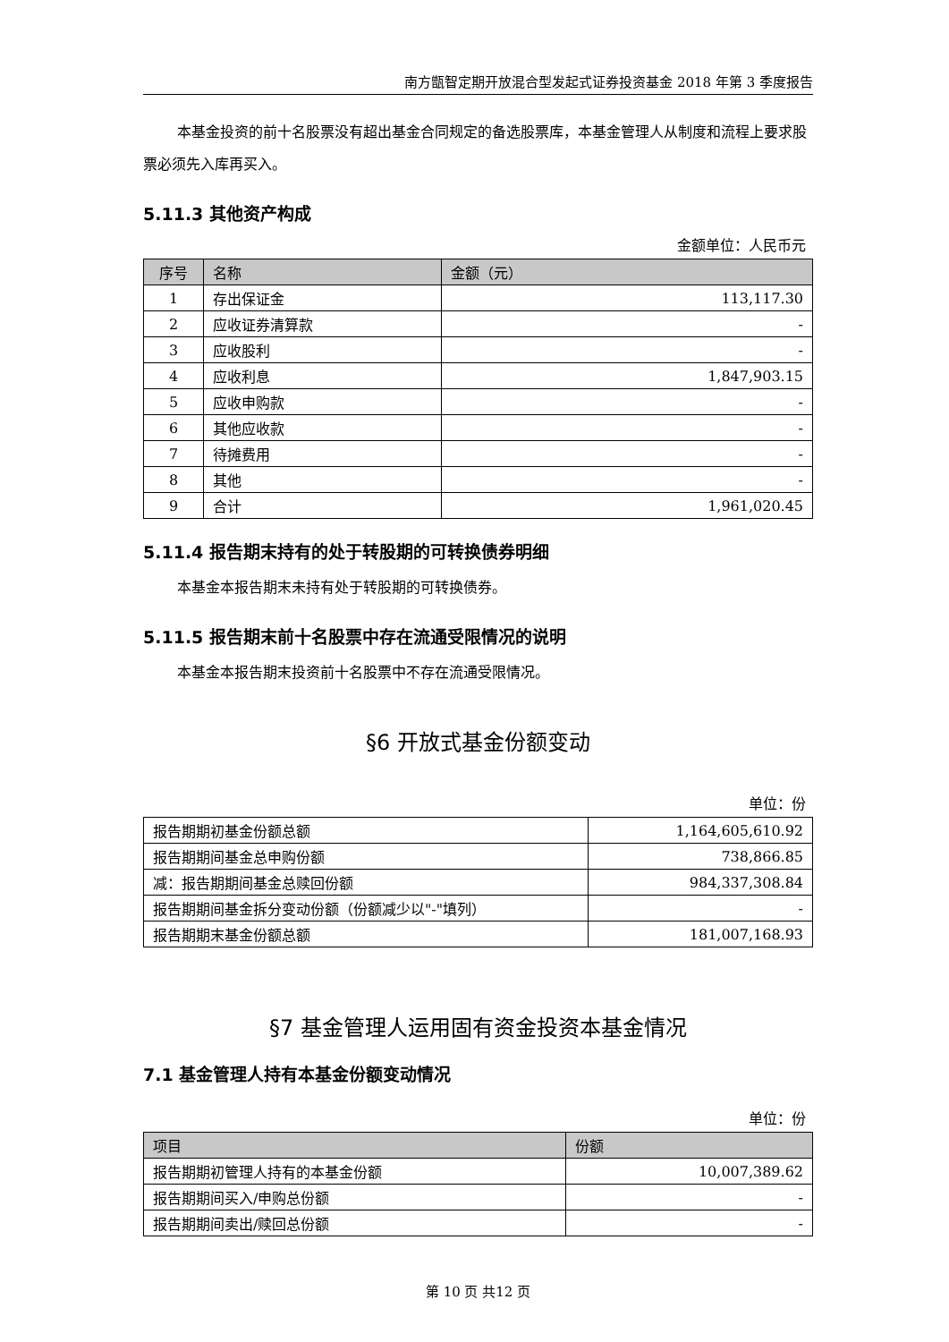南方甑智定期开放混合型发起式证券投资基金 2018 年第 3 季度报告
本基金投资的前十名股票没有超出基金合同规定的备选股票库，本基金管理人从制度和流程上要求股票必须先入库再买入。
5.11.3 其他资产构成
金额单位：人民币元
| 序号 | 名称 | 金额（元） |
| --- | --- | --- |
| 1 | 存出保证金 | 113,117.30 |
| 2 | 应收证券清算款 | - |
| 3 | 应收股利 | - |
| 4 | 应收利息 | 1,847,903.15 |
| 5 | 应收申购款 | - |
| 6 | 其他应收款 | - |
| 7 | 待摊费用 | - |
| 8 | 其他 | - |
| 9 | 合计 | 1,961,020.45 |
5.11.4 报告期末持有的处于转股期的可转换债券明细
本基金本报告期末未持有处于转股期的可转换债券。
5.11.5 报告期末前十名股票中存在流通受限情况的说明
本基金本报告期末投资前十名股票中不存在流通受限情况。
§6 开放式基金份额变动
单位：份
| 报告期期初基金份额总额 | 1,164,605,610.92 |
| 报告期期间基金总申购份额 | 738,866.85 |
| 减：报告期期间基金总赎回份额 | 984,337,308.84 |
| 报告期期间基金拆分变动份额（份额减少以"-"填列） | - |
| 报告期期末基金份额总额 | 181,007,168.93 |
§7 基金管理人运用固有资金投资本基金情况
7.1 基金管理人持有本基金份额变动情况
单位：份
| 项目 | 份额 |
| --- | --- |
| 报告期期初管理人持有的本基金份额 | 10,007,389.62 |
| 报告期期间买入/申购总份额 | - |
| 报告期期间卖出/赎回总份额 | - |
第 10 页 共12 页